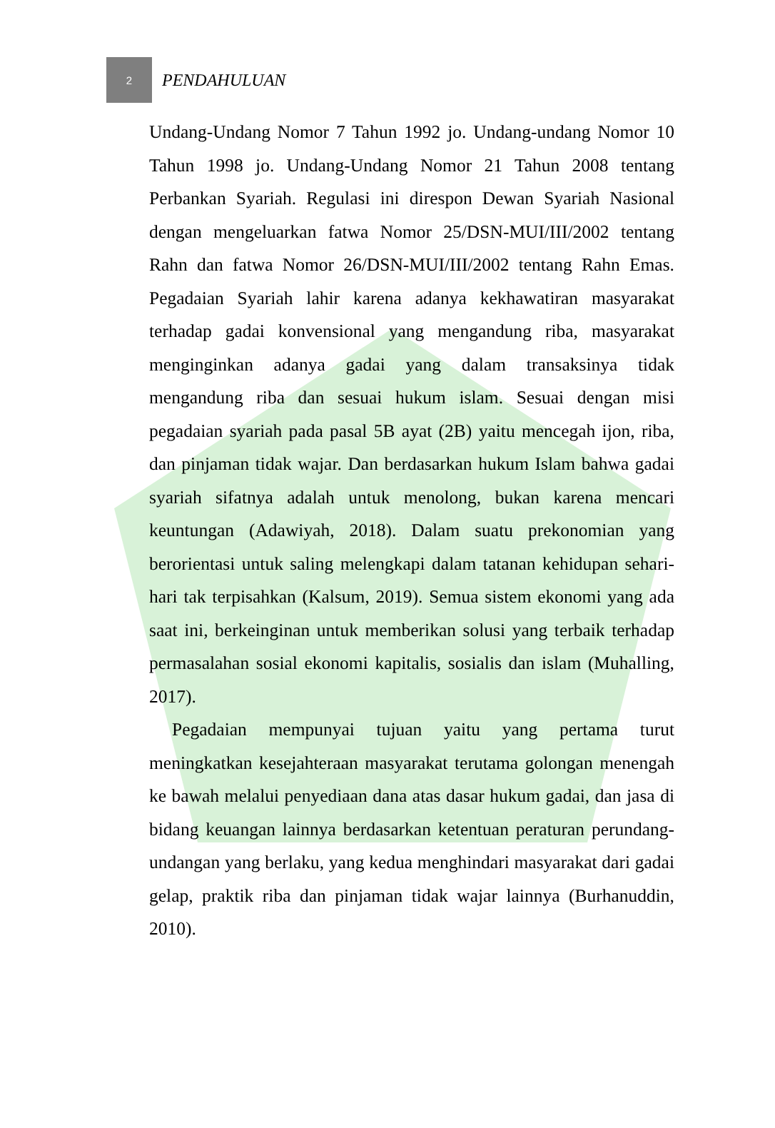2
PENDAHULUAN
Undang-Undang Nomor 7 Tahun 1992 jo. Undang-undang Nomor 10 Tahun 1998 jo. Undang-Undang Nomor 21 Tahun 2008 tentang Perbankan Syariah. Regulasi ini direspon Dewan Syariah Nasional dengan mengeluarkan fatwa Nomor 25/DSN-MUI/III/2002 tentang Rahn dan fatwa Nomor 26/DSN-MUI/III/2002 tentang Rahn Emas. Pegadaian Syariah lahir karena adanya kekhawatiran masyarakat terhadap gadai konvensional yang mengandung riba, masyarakat menginginkan adanya gadai yang dalam transaksinya tidak mengandung riba dan sesuai hukum islam. Sesuai dengan misi pegadaian syariah pada pasal 5B ayat (2B) yaitu mencegah ijon, riba, dan pinjaman tidak wajar. Dan berdasarkan hukum Islam bahwa gadai syariah sifatnya adalah untuk menolong, bukan karena mencari keuntungan (Adawiyah, 2018). Dalam suatu prekonomian yang berorientasi untuk saling melengkapi dalam tatanan kehidupan sehari-hari tak terpisahkan (Kalsum, 2019). Semua sistem ekonomi yang ada saat ini, berkeinginan untuk memberikan solusi yang terbaik terhadap permasalahan sosial ekonomi kapitalis, sosialis dan islam (Muhalling, 2017).
Pegadaian mempunyai tujuan yaitu yang pertama turut meningkatkan kesejahteraan masyarakat terutama golongan menengah ke bawah melalui penyediaan dana atas dasar hukum gadai, dan jasa di bidang keuangan lainnya berdasarkan ketentuan peraturan perundang-undangan yang berlaku, yang kedua menghindari masyarakat dari gadai gelap, praktik riba dan pinjaman tidak wajar lainnya (Burhanuddin, 2010).